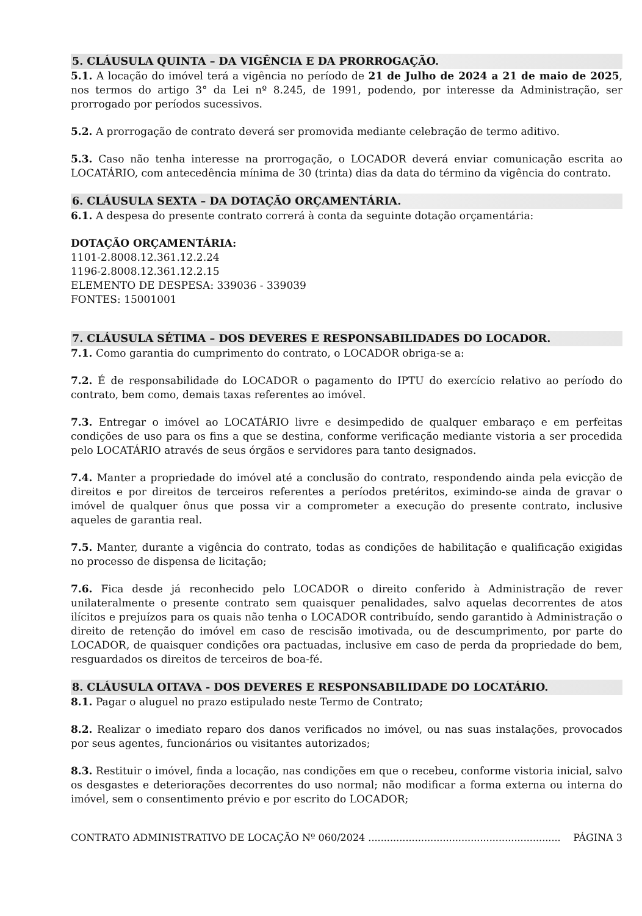5. CLÁUSULA QUINTA – DA VIGÊNCIA E DA PRORROGAÇÃO.
5.1. A locação do imóvel terá a vigência no período de 21 de Julho de 2024 a 21 de maio de 2025, nos termos do artigo 3° da Lei nº 8.245, de 1991, podendo, por interesse da Administração, ser prorrogado por períodos sucessivos.
5.2. A prorrogação de contrato deverá ser promovida mediante celebração de termo aditivo.
5.3. Caso não tenha interesse na prorrogação, o LOCADOR deverá enviar comunicação escrita ao LOCATÁRIO, com antecedência mínima de 30 (trinta) dias da data do término da vigência do contrato.
6. CLÁUSULA SEXTA – DA DOTAÇÃO ORÇAMENTÁRIA.
6.1. A despesa do presente contrato correrá à conta da seguinte dotação orçamentária:
DOTAÇÃO ORÇAMENTÁRIA:
1101-2.8008.12.361.12.2.24
1196-2.8008.12.361.12.2.15
ELEMENTO DE DESPESA: 339036 - 339039
FONTES: 15001001
7. CLÁUSULA SÉTIMA – DOS DEVERES E RESPONSABILIDADES DO LOCADOR.
7.1. Como garantia do cumprimento do contrato, o LOCADOR obriga-se a:
7.2. É de responsabilidade do LOCADOR o pagamento do IPTU do exercício relativo ao período do contrato, bem como, demais taxas referentes ao imóvel.
7.3. Entregar o imóvel ao LOCATÁRIO livre e desimpedido de qualquer embaraço e em perfeitas condições de uso para os fins a que se destina, conforme verificação mediante vistoria a ser procedida pelo LOCATÁRIO através de seus órgãos e servidores para tanto designados.
7.4. Manter a propriedade do imóvel até a conclusão do contrato, respondendo ainda pela evicção de direitos e por direitos de terceiros referentes a períodos pretéritos, eximindo-se ainda de gravar o imóvel de qualquer ônus que possa vir a comprometer a execução do presente contrato, inclusive aqueles de garantia real.
7.5. Manter, durante a vigência do contrato, todas as condições de habilitação e qualificação exigidas no processo de dispensa de licitação;
7.6. Fica desde já reconhecido pelo LOCADOR o direito conferido à Administração de rever unilateralmente o presente contrato sem quaisquer penalidades, salvo aquelas decorrentes de atos ilícitos e prejuízos para os quais não tenha o LOCADOR contribuído, sendo garantido à Administração o direito de retenção do imóvel em caso de rescisão imotivada, ou de descumprimento, por parte do LOCADOR, de quaisquer condições ora pactuadas, inclusive em caso de perda da propriedade do bem, resguardados os direitos de terceiros de boa-fé.
8. CLÁUSULA OITAVA - DOS DEVERES E RESPONSABILIDADE DO LOCATÁRIO.
8.1. Pagar o aluguel no prazo estipulado neste Termo de Contrato;
8.2. Realizar o imediato reparo dos danos verificados no imóvel, ou nas suas instalações, provocados por seus agentes, funcionários ou visitantes autorizados;
8.3. Restituir o imóvel, finda a locação, nas condições em que o recebeu, conforme vistoria inicial, salvo os desgastes e deteriorações decorrentes do uso normal; não modificar a forma externa ou interna do imóvel, sem o consentimento prévio e por escrito do LOCADOR;
CONTRATO ADMINISTRATIVO DE LOCAÇÃO Nº 060/2024 .............................................................. PÁGINA 3